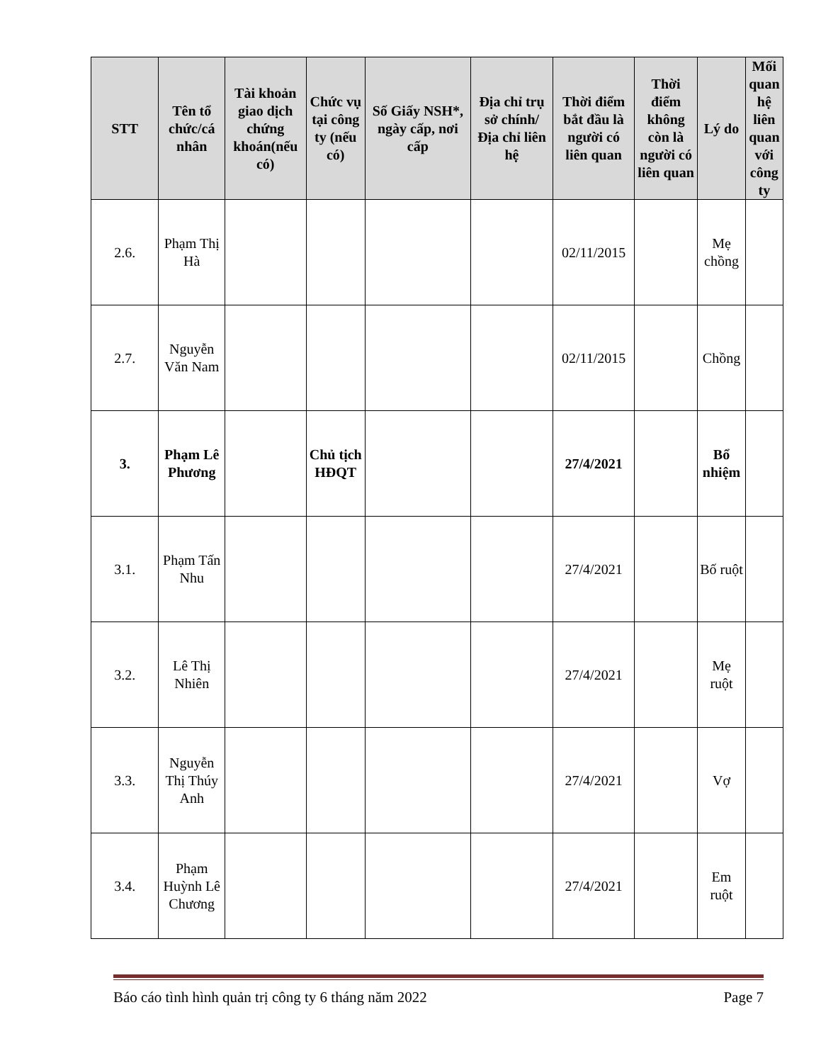| STT | Tên tổ chức/cá nhân | Tài khoản giao dịch chứng khoán(nếu có) | Chức vụ tại công ty (nếu có) | Số Giấy NSH*, ngày cấp, nơi cấp | Địa chỉ trụ sở chính/ Địa chỉ liên hệ | Thời điểm bắt đầu là người có liên quan | Thời điểm không còn là người có liên quan | Lý do | Mối quan hệ liên quan với công ty |
| --- | --- | --- | --- | --- | --- | --- | --- | --- | --- |
| 2.6. | Phạm Thị Hà | | | | | 02/11/2015 | | Mẹ chồng | |
| 2.7. | Nguyễn Văn Nam | | | | | 02/11/2015 | | Chồng | |
| 3. | Phạm Lê Phương | | Chủ tịch HĐQT | | | 27/4/2021 | | Bổ nhiệm | |
| 3.1. | Phạm Tấn Nhu | | | | | 27/4/2021 | | Bố ruột | |
| 3.2. | Lê Thị Nhiên | | | | | 27/4/2021 | | Mẹ ruột | |
| 3.3. | Nguyễn Thị Thúy Anh | | | | | 27/4/2021 | | Vợ | |
| 3.4. | Phạm Huỳnh Lê Chương | | | | | 27/4/2021 | | Em ruột | |
Báo cáo tình hình quản trị công ty 6 tháng năm 2022 Page 7